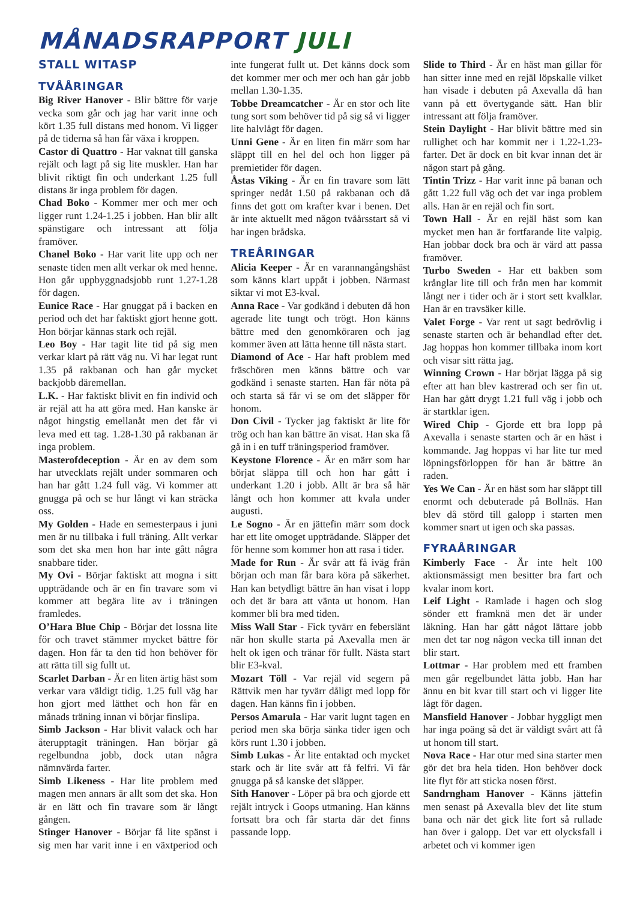MÅNADSRAPPORT JULI
STALL WITASP
TVÅÅRINGAR
Big River Hanover - Blir bättre för varje vecka som går och jag har varit inne och kört 1.35 full distans med honom. Vi ligger på de tiderna så han får växa i kroppen.
Castor di Quattro - Har vaknat till ganska rejält och lagt på sig lite muskler. Han har blivit riktigt fin och underkant 1.25 full distans är inga problem för dagen.
Chad Boko - Kommer mer och mer och ligger runt 1.24-1.25 i jobben. Han blir allt spänstigare och intressant att följa framöver.
Chanel Boko - Har varit lite upp och ner senaste tiden men allt verkar ok med henne. Hon går uppbyggnadsjobb runt 1.27-1.28 för dagen.
Eunice Race - Har gnuggat på i backen en period och det har faktiskt gjort henne gott. Hon börjar kännas stark och rejäl.
Leo Boy - Har tagit lite tid på sig men verkar klart på rätt väg nu. Vi har legat runt 1.35 på rakbanan och han går mycket backjobb däremellan.
L.K. - Har faktiskt blivit en fin individ och är rejäl att ha att göra med. Han kanske är något hingstig emellanåt men det får vi leva med ett tag. 1.28-1.30 på rakbanan är inga problem.
Masterofdeception - Är en av dem som har utvecklats rejält under sommaren och han har gått 1.24 full väg. Vi kommer att gnugga på och se hur långt vi kan sträcka oss.
My Golden - Hade en semesterpaus i juni men är nu tillbaka i full träning. Allt verkar som det ska men hon har inte gått några snabbare tider.
My Ovi - Börjar faktiskt att mogna i sitt uppträdande och är en fin travare som vi kommer att begära lite av i träningen framledes.
O’Hara Blue Chip - Börjar det lossna lite för och travet stämmer mycket bättre för dagen. Hon får ta den tid hon behöver för att rätta till sig fullt ut.
Scarlet Darban - Är en liten ärtig häst som verkar vara väldigt tidig. 1.25 full väg har hon gjort med lätthet och hon får en månads träning innan vi börjar finslipa.
Simb Jackson - Har blivit valack och har återupptagit träningen. Han börjar gå regelbundna jobb, dock utan några nämnvärda farter.
Simb Likeness - Har lite problem med magen men annars är allt som det ska. Hon är en lätt och fin travare som är långt gången.
Stinger Hanover - Börjar få lite spänst i sig men har varit inne i en växtperiod och inte fungerat fullt ut. Det känns dock som det kommer mer och mer och han går jobb mellan 1.30-1.35.
Tobbe Dreamcatcher - Är en stor och lite tung sort som behöver tid på sig så vi ligger lite halvlågt för dagen.
Unni Gene - Är en liten fin märr som har släppt till en hel del och hon ligger på premietider för dagen.
Åstas Viking - Är en fin travare som lätt springer nedåt 1.50 på rakbanan och då finns det gott om krafter kvar i benen. Det är inte aktuellt med någon tvåårsstart så vi har ingen brådska.
TREÅRINGAR
Alicia Keeper - Är en varannangångshäst som känns klart uppåt i jobben. Närmast siktar vi mot E3-kval.
Anna Race - Var godkänd i debuten då hon agerade lite tungt och trögt. Hon känns bättre med den genomköraren och jag kommer även att lätta henne till nästa start.
Diamond of Ace - Har haft problem med fräschören men känns bättre och var godkänd i senaste starten. Han får nöta på och starta så får vi se om det släpper för honom.
Don Civil - Tycker jag faktiskt är lite för trög och han kan bättre än visat. Han ska få gå in i en tuff träningsperiod framöver.
Keystone Florence - Är en märr som har börjat släppa till och hon har gått i underkant 1.20 i jobb. Allt är bra så här långt och hon kommer att kvala under augusti.
Le Sogno - Är en jättefin märr som dock har ett lite omoget uppträdande. Släpper det för henne som kommer hon att rasa i tider.
Made for Run - Är svår att få iväg från början och man får bara köra på säkerhet. Han kan betydligt bättre än han visat i lopp och det är bara att vänta ut honom. Han kommer bli bra med tiden.
Miss Wall Star - Fick tyvärr en feberslänt när hon skulle starta på Axevalla men är helt ok igen och tränar för fullt. Nästa start blir E3-kval.
Mozart Töll - Var rejäl vid segern på Rättvik men har tyvärr dåligt med lopp för dagen. Han känns fin i jobben.
Persos Amarula - Har varit lugnt tagen en period men ska börja sänka tider igen och körs runt 1.30 i jobben.
Simb Lukas - Är lite entaktad och mycket stark och är lite svår att få felfri. Vi får gnugga på så kanske det släpper.
Sith Hanover - Löper på bra och gjorde ett rejält intryck i Goops utmaning. Han känns fortsatt bra och får starta där det finns passande lopp.
Slide to Third - Är en häst man gillar för han sitter inne med en rejäl löpskalle vilket han visade i debuten på Axevalla då han vann på ett övertygande sätt. Han blir intressant att följa framöver.
Stein Daylight - Har blivit bättre med sin rullighet och har kommit ner i 1.22-1.23-farter. Det är dock en bit kvar innan det är någon start på gång.
Tintin Trizz - Har varit inne på banan och gått 1.22 full väg och det var inga problem alls. Han är en rejäl och fin sort.
Town Hall - Är en rejäl häst som kan mycket men han är fortfarande lite valpig. Han jobbar dock bra och är värd att passa framöver.
Turbo Sweden - Har ett bakben som krånglar lite till och från men har kommit långt ner i tider och är i stort sett kvalklar. Han är en travsäker kille.
Valet Forge - Var rent ut sagt bedrövlig i senaste starten och är behandlad efter det. Jag hoppas hon kommer tillbaka inom kort och visar sitt rätta jag.
Winning Crown - Har börjat lägga på sig efter att han blev kastrerad och ser fin ut. Han har gått drygt 1.21 full väg i jobb och är startklar igen.
Wired Chip - Gjorde ett bra lopp på Axevalla i senaste starten och är en häst i kommande. Jag hoppas vi har lite tur med löpningsförloppen för han är bättre än raden.
Yes We Can - Är en häst som har släppt till enormt och debuterade på Bollnäs. Han blev då störd till galopp i starten men kommer snart ut igen och ska passas.
FYRAÅRINGAR
Kimberly Face - Är inte helt 100 aktionsmässigt men besitter bra fart och kvalar inom kort.
Leif Light - Ramlade i hagen och slog sönder ett framknä men det är under läkning. Han har gått något lättare jobb men det tar nog någon vecka till innan det blir start.
Lottmar - Har problem med ett framben men går regelbundet lätta jobb. Han har ännu en bit kvar till start och vi ligger lite lågt för dagen.
Mansfield Hanover - Jobbar hyggligt men har inga poäng så det är väldigt svårt att få ut honom till start.
Nova Race - Har otur med sina starter men gör det bra hela tiden. Hon behöver dock lite flyt för att sticka nosen först.
Sandrngham Hanover - Känns jättefin men senast på Axevalla blev det lite stum bana och när det gick lite fort så rullade han över i galopp. Det var ett olycksfall i arbetet och vi kommer igen